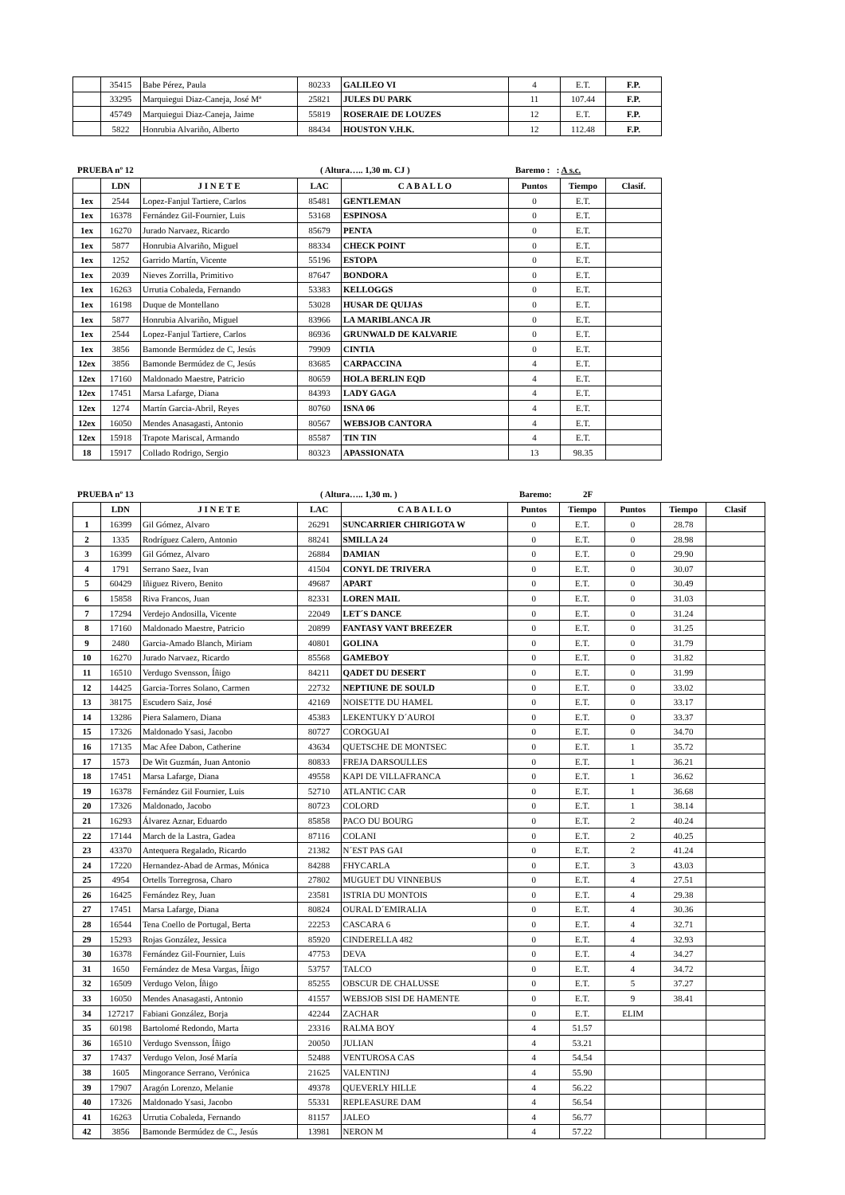| | 35415 | Babe Pérez, Paula | 80233 | GALILEO VI | 4 | E.T. | F.P. |
| | 33295 | Marquiegui Diaz-Caneja, José Mª | 25821 | JULES DU PARK | 11 | 107.44 | F.P. |
| | 45749 | Marquiegui Diaz-Caneja, Jaime | 55819 | ROSERAIE DE LOUZES | 12 | E.T. | F.P. |
| | 5822 | Honrubia Alvariño, Alberto | 88434 | HOUSTON V.H.K. | 12 | 112.48 | F.P. |
PRUEBA nº 12 ( Altura….. 1,30 m. CJ ) Baremo : : A s.c.
| | LDN | J I N E T E | LAC | C A B A L L O | Puntos | Tiempo | Clasif. |
| --- | --- | --- | --- | --- | --- | --- | --- |
| 1ex | 2544 | Lopez-Fanjul Tartiere, Carlos | 85481 | GENTLEMAN | 0 | E.T. | |
| 1ex | 16378 | Fernández Gil-Fournier, Luis | 53168 | ESPINOSA | 0 | E.T. | |
| 1ex | 16270 | Jurado Narvaez, Ricardo | 85679 | PENTA | 0 | E.T. | |
| 1ex | 5877 | Honrubia Alvariño, Miguel | 88334 | CHECK POINT | 0 | E.T. | |
| 1ex | 1252 | Garrido Martín, Vicente | 55196 | ESTOPA | 0 | E.T. | |
| 1ex | 2039 | Nieves Zorrilla, Primitivo | 87647 | BONDORA | 0 | E.T. | |
| 1ex | 16263 | Urrutia Cobaleda, Fernando | 53383 | KELLOGGS | 0 | E.T. | |
| 1ex | 16198 | Duque de Montellano | 53028 | HUSAR DE QUIJAS | 0 | E.T. | |
| 1ex | 5877 | Honrubia Alvariño, Miguel | 83966 | LA MARIBLANCA JR | 0 | E.T. | |
| 1ex | 2544 | Lopez-Fanjul Tartiere, Carlos | 86936 | GRUNWALD DE KALVARIE | 0 | E.T. | |
| 1ex | 3856 | Bamonde Bermúdez de C, Jesús | 79909 | CINTIA | 0 | E.T. | |
| 12ex | 3856 | Bamonde Bermúdez de C, Jesús | 83685 | CARPACCINA | 4 | E.T. | |
| 12ex | 17160 | Maldonado Maestre, Patricio | 80659 | HOLA BERLIN EQD | 4 | E.T. | |
| 12ex | 17451 | Marsa Lafarge, Diana | 84393 | LADY GAGA | 4 | E.T. | |
| 12ex | 1274 | Martín Garcia-Abril, Reyes | 80760 | ISNA 06 | 4 | E.T. | |
| 12ex | 16050 | Mendes Anasagasti, Antonio | 80567 | WEBSJOB CANTORA | 4 | E.T. | |
| 12ex | 15918 | Trapote Mariscal, Armando | 85587 | TIN TIN | 4 | E.T. | |
| 18 | 15917 | Collado Rodrigo, Sergio | 80323 | APASSIONATA | 13 | 98.35 | |
PRUEBA nº 13 ( Altura….. 1,30 m. ) Baremo: 2F
| | LDN | J I N E T E | LAC | C A B A L L O | Puntos | Tiempo | Puntos | Tiempo | Clasif |
| --- | --- | --- | --- | --- | --- | --- | --- | --- | --- |
| 1 | 16399 | Gil Gómez, Alvaro | 26291 | SUNCARRIER CHIRIGOTA W | 0 | E.T. | 0 | 28.78 | |
| 2 | 1335 | Rodríguez Calero, Antonio | 88241 | SMILLA 24 | 0 | E.T. | 0 | 28.98 | |
| 3 | 16399 | Gil Gómez, Alvaro | 26884 | DAMIAN | 0 | E.T. | 0 | 29.90 | |
| 4 | 1791 | Serrano Saez, Ivan | 41504 | CONYL DE TRIVERA | 0 | E.T. | 0 | 30.07 | |
| 5 | 60429 | Iñiguez Rivero, Benito | 49687 | APART | 0 | E.T. | 0 | 30.49 | |
| 6 | 15858 | Riva Francos, Juan | 82331 | LOREN MAIL | 0 | E.T. | 0 | 31.03 | |
| 7 | 17294 | Verdejo Andosilla, Vicente | 22049 | LET´S DANCE | 0 | E.T. | 0 | 31.24 | |
| 8 | 17160 | Maldonado Maestre, Patricio | 20899 | FANTASY VANT BREEZER | 0 | E.T. | 0 | 31.25 | |
| 9 | 2480 | Garcia-Amado Blanch, Miriam | 40801 | GOLINA | 0 | E.T. | 0 | 31.79 | |
| 10 | 16270 | Jurado Narvaez, Ricardo | 85568 | GAMEBOY | 0 | E.T. | 0 | 31.82 | |
| 11 | 16510 | Verdugo Svensson, Íñigo | 84211 | QADET DU DESERT | 0 | E.T. | 0 | 31.99 | |
| 12 | 14425 | Garcia-Torres Solano, Carmen | 22732 | NEPTIUNE DE SOULD | 0 | E.T. | 0 | 33.02 | |
| 13 | 38175 | Escudero Saiz, José | 42169 | NOISETTE DU HAMEL | 0 | E.T. | 0 | 33.17 | |
| 14 | 13286 | Piera Salamero, Diana | 45383 | LEKENTUKY D´AUROI | 0 | E.T. | 0 | 33.37 | |
| 15 | 17326 | Maldonado Ysasi, Jacobo | 80727 | COROGUAI | 0 | E.T. | 0 | 34.70 | |
| 16 | 17135 | Mac Afee Dabon, Catherine | 43634 | QUETSCHE DE MONTSEC | 0 | E.T. | 1 | 35.72 | |
| 17 | 1573 | De Wit Guzmán, Juan Antonio | 80833 | FREJA DARSOULLES | 0 | E.T. | 1 | 36.21 | |
| 18 | 17451 | Marsa Lafarge, Diana | 49558 | KAPI DE VILLAFRANCA | 0 | E.T. | 1 | 36.62 | |
| 19 | 16378 | Fernández Gil Fournier, Luis | 52710 | ATLANTIC CAR | 0 | E.T. | 1 | 36.68 | |
| 20 | 17326 | Maldonado, Jacobo | 80723 | COLORD | 0 | E.T. | 1 | 38.14 | |
| 21 | 16293 | Álvarez Aznar, Eduardo | 85858 | PACO DU BOURG | 0 | E.T. | 2 | 40.24 | |
| 22 | 17144 | March de la Lastra, Gadea | 87116 | COLANI | 0 | E.T. | 2 | 40.25 | |
| 23 | 43370 | Antequera Regalado, Ricardo | 21382 | N´EST PAS GAI | 0 | E.T. | 2 | 41.24 | |
| 24 | 17220 | Hernandez-Abad de Armas, Mónica | 84288 | FHYCARLA | 0 | E.T. | 3 | 43.03 | |
| 25 | 4954 | Ortells Torregrosa, Charo | 27802 | MUGUET DU VINNEBUS | 0 | E.T. | 4 | 27.51 | |
| 26 | 16425 | Fernández Rey, Juan | 23581 | ISTRIA DU MONTOIS | 0 | E.T. | 4 | 29.38 | |
| 27 | 17451 | Marsa Lafarge, Diana | 80824 | OURAL D´EMIRALIA | 0 | E.T. | 4 | 30.36 | |
| 28 | 16544 | Tena Coello de Portugal, Berta | 22253 | CASCARA 6 | 0 | E.T. | 4 | 32.71 | |
| 29 | 15293 | Rojas González, Jessica | 85920 | CINDERELLA 482 | 0 | E.T. | 4 | 32.93 | |
| 30 | 16378 | Fernández Gil-Fournier, Luis | 47753 | DEVA | 0 | E.T. | 4 | 34.27 | |
| 31 | 1650 | Fernández de Mesa Vargas, Íñigo | 53757 | TALCO | 0 | E.T. | 4 | 34.72 | |
| 32 | 16509 | Verdugo Velon, Íñigo | 85255 | OBSCUR DE CHALUSSE | 0 | E.T. | 5 | 37.27 | |
| 33 | 16050 | Mendes Anasagasti, Antonio | 41557 | WEBSJOB SISI DE HAMENTE | 0 | E.T. | 9 | 38.41 | |
| 34 | 127217 | Fabiani González, Borja | 42244 | ZACHAR | 0 | E.T. | ELIM | | |
| 35 | 60198 | Bartolomé Redondo, Marta | 23316 | RALMA BOY | 4 | 51.57 | | | |
| 36 | 16510 | Verdugo Svensson, Íñigo | 20050 | JULIAN | 4 | 53.21 | | | |
| 37 | 17437 | Verdugo Velon, José María | 52488 | VENTUROSA CAS | 4 | 54.54 | | | |
| 38 | 1605 | Mingorance Serrano, Verónica | 21625 | VALENTINJ | 4 | 55.90 | | | |
| 39 | 17907 | Aragón Lorenzo, Melanie | 49378 | QUEVERLY HILLE | 4 | 56.22 | | | |
| 40 | 17326 | Maldonado Ysasi, Jacobo | 55331 | REPLEASURE DAM | 4 | 56.54 | | | |
| 41 | 16263 | Urrutia Cobaleda, Fernando | 81157 | JALEO | 4 | 56.77 | | | |
| 42 | 3856 | Bamonde Bermúdez de C., Jesús | 13981 | NERON M | 4 | 57.22 | | | |